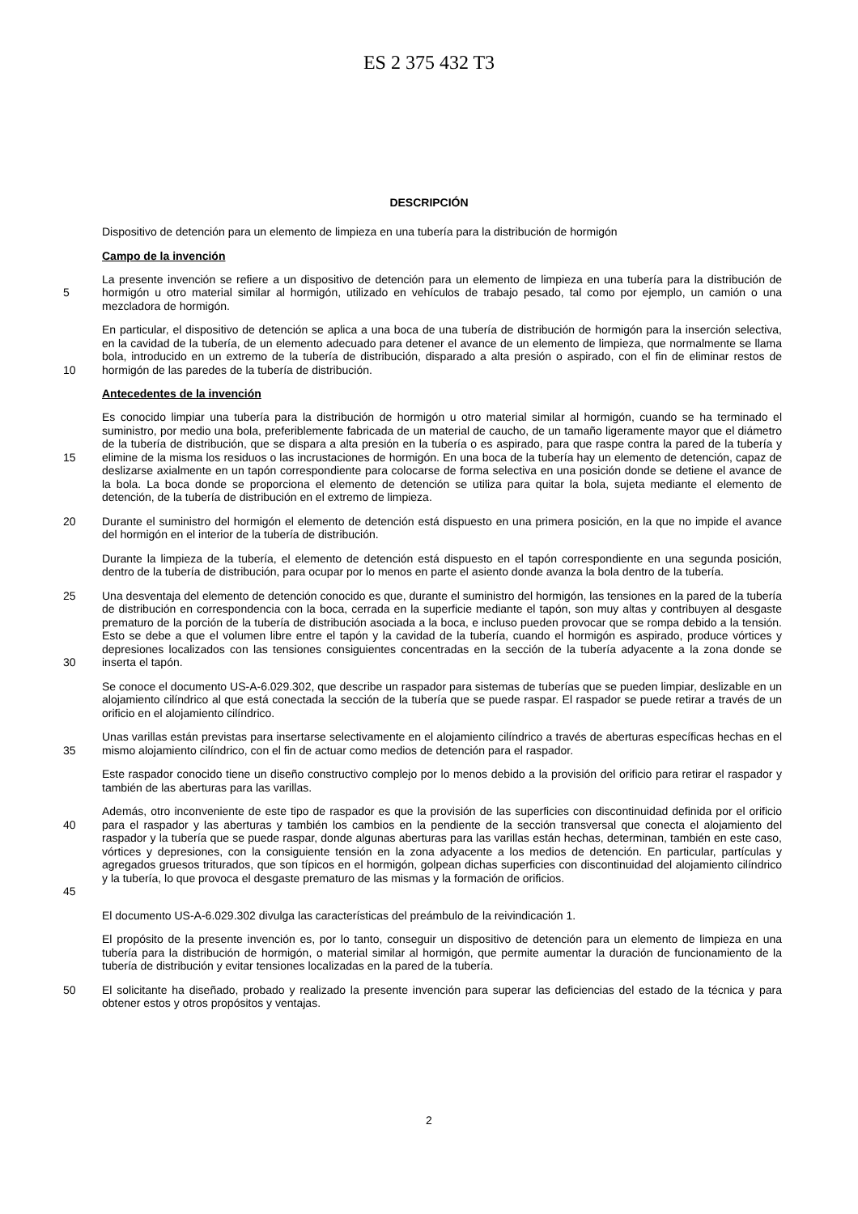ES 2 375 432 T3
DESCRIPCIÓN
Dispositivo de detención para un elemento de limpieza en una tubería para la distribución de hormigón
Campo de la invención
5 La presente invención se refiere a un dispositivo de detención para un elemento de limpieza en una tubería para la distribución de hormigón u otro material similar al hormigón, utilizado en vehículos de trabajo pesado, tal como por ejemplo, un camión o una mezcladora de hormigón.
10 En particular, el dispositivo de detención se aplica a una boca de una tubería de distribución de hormigón para la inserción selectiva, en la cavidad de la tubería, de un elemento adecuado para detener el avance de un elemento de limpieza, que normalmente se llama bola, introducido en un extremo de la tubería de distribución, disparado a alta presión o aspirado, con el fin de eliminar restos de hormigón de las paredes de la tubería de distribución.
Antecedentes de la invención
15 Es conocido limpiar una tubería para la distribución de hormigón u otro material similar al hormigón, cuando se ha terminado el suministro, por medio una bola, preferiblemente fabricada de un material de caucho, de un tamaño ligeramente mayor que el diámetro de la tubería de distribución, que se dispara a alta presión en la tubería o es aspirado, para que raspe contra la pared de la tubería y elimine de la misma los residuos o las incrustaciones de hormigón. En una boca de la tubería hay un elemento de detención, capaz de deslizarse axialmente en un tapón correspondiente para colocarse de forma selectiva en una posición donde se detiene el avance de la bola. La boca donde se proporciona el elemento de detención se utiliza para quitar la bola, sujeta mediante el elemento de detención, de la tubería de distribución en el extremo de limpieza.
20 Durante el suministro del hormigón el elemento de detención está dispuesto en una primera posición, en la que no impide el avance del hormigón en el interior de la tubería de distribución.
Durante la limpieza de la tubería, el elemento de detención está dispuesto en el tapón correspondiente en una segunda posición, dentro de la tubería de distribución, para ocupar por lo menos en parte el asiento donde avanza la bola dentro de la tubería.
25
30 Una desventaja del elemento de detención conocido es que, durante el suministro del hormigón, las tensiones en la pared de la tubería de distribución en correspondencia con la boca, cerrada en la superficie mediante el tapón, son muy altas y contribuyen al desgaste prematuro de la porción de la tubería de distribución asociada a la boca, e incluso pueden provocar que se rompa debido a la tensión. Esto se debe a que el volumen libre entre el tapón y la cavidad de la tubería, cuando el hormigón es aspirado, produce vórtices y depresiones localizados con las tensiones consiguientes concentradas en la sección de la tubería adyacente a la zona donde se inserta el tapón.
Se conoce el documento US-A-6.029.302, que describe un raspador para sistemas de tuberías que se pueden limpiar, deslizable en un alojamiento cilíndrico al que está conectada la sección de la tubería que se puede raspar. El raspador se puede retirar a través de un orificio en el alojamiento cilíndrico.
35 Unas varillas están previstas para insertarse selectivamente en el alojamiento cilíndrico a través de aberturas específicas hechas en el mismo alojamiento cilíndrico, con el fin de actuar como medios de detención para el raspador.
Este raspador conocido tiene un diseño constructivo complejo por lo menos debido a la provisión del orificio para retirar el raspador y también de las aberturas para las varillas.
40
45 Además, otro inconveniente de este tipo de raspador es que la provisión de las superficies con discontinuidad definida por el orificio para el raspador y las aberturas y también los cambios en la pendiente de la sección transversal que conecta el alojamiento del raspador y la tubería que se puede raspar, donde algunas aberturas para las varillas están hechas, determinan, también en este caso, vórtices y depresiones, con la consiguiente tensión en la zona adyacente a los medios de detención. En particular, partículas y agregados gruesos triturados, que son típicos en el hormigón, golpean dichas superficies con discontinuidad del alojamiento cilíndrico y la tubería, lo que provoca el desgaste prematuro de las mismas y la formación de orificios.
El documento US-A-6.029.302 divulga las características del preámbulo de la reivindicación 1.
El propósito de la presente invención es, por lo tanto, conseguir un dispositivo de detención para un elemento de limpieza en una tubería para la distribución de hormigón, o material similar al hormigón, que permite aumentar la duración de funcionamiento de la tubería de distribución y evitar tensiones localizadas en la pared de la tubería.
50 El solicitante ha diseñado, probado y realizado la presente invención para superar las deficiencias del estado de la técnica y para obtener estos y otros propósitos y ventajas.
2